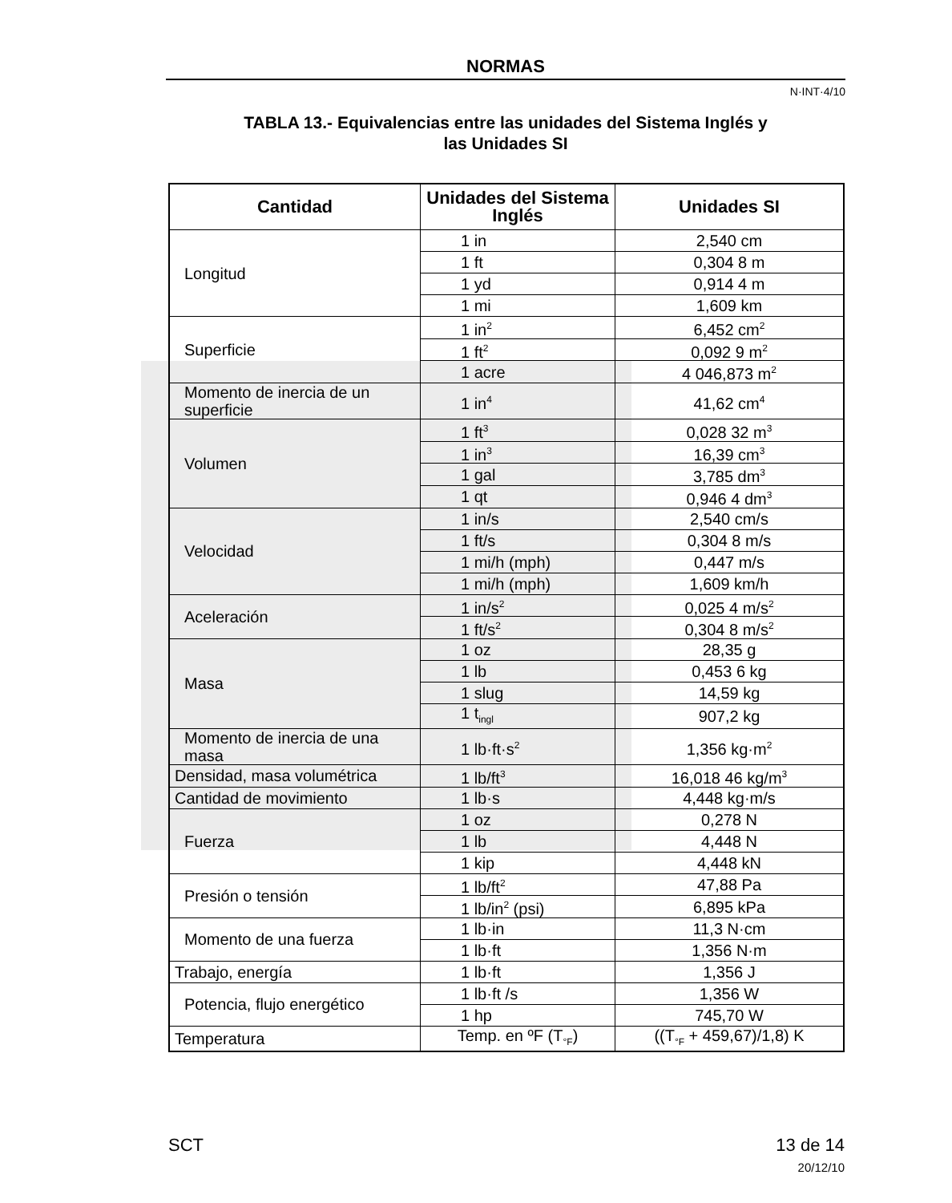NORMAS
N·INT·4/10
TABLA 13.- Equivalencias entre las unidades del Sistema Inglés y
las Unidades SI
| Cantidad | Unidades del Sistema Inglés | Unidades SI |
| --- | --- | --- |
| Longitud | 1 in | 2,540 cm |
| | 1 ft | 0,304 8 m |
| | 1 yd | 0,914 4 m |
| | 1 mi | 1,609 km |
| Superficie | 1 in<sup>2</sup> | 6,452 cm<sup>2</sup> |
| | 1 ft<sup>2</sup> | 0,092 9 m<sup>2</sup> |
| | 1 acre | 4 046,873 m<sup>2</sup> |
| Momento de inercia de un superficie | 1 in<sup>4</sup> | 41,62 cm<sup>4</sup> |
| Volumen | 1 ft<sup>3</sup> | 0,028 32 m<sup>3</sup> |
| | 1 in<sup>3</sup> | 16,39 cm<sup>3</sup> |
| | 1 gal | 3,785 dm<sup>3</sup> |
| | 1 qt | 0,946 4 dm<sup>3</sup> |
| Velocidad | 1 in/s | 2,540 cm/s |
| | 1 ft/s | 0,304 8 m/s |
| | 1 mi/h (mph) | 0,447 m/s |
| | 1 mi/h (mph) | 1,609 km/h |
| Aceleración | 1 in/s<sup>2</sup> | 0,025 4 m/s<sup>2</sup> |
| | 1 ft/s<sup>2</sup> | 0,304 8 m/s<sup>2</sup> |
| Masa | 1 oz | 28,35 g |
| | 1 lb | 0,453 6 kg |
| | 1 slug | 14,59 kg |
| | 1 t<sub>ingl</sub> | 907,2 kg |
| Momento de inercia de una masa | 1 lb·ft·s<sup>2</sup> | 1,356 kg·m<sup>2</sup> |
| Densidad, masa volumétrica | 1 lb/ft<sup>3</sup> | 16,018 46 kg/m<sup>3</sup> |
| Cantidad de movimiento | 1 lb·s | 4,448 kg·m/s |
| Fuerza | 1 oz | 0,278 N |
| | 1 lb | 4,448 N |
| | 1 kip | 4,448 kN |
| Presión o tensión | 1 lb/ft<sup>2</sup> | 47,88 Pa |
| | 1 lb/in<sup>2</sup> (psi) | 6,895 kPa |
| Momento de una fuerza | 1 lb·in | 11,3 N·cm |
| | 1 lb·ft | 1,356 N·m |
| Trabajo, energía | 1 lb·ft | 1,356 J |
| Potencia, flujo energético | 1 lb·ft /s | 1,356 W |
| | 1 hp | 745,70 W |
| Temperatura | Temp. en ºF (T<sub>°F</sub>) | ((T<sub>°F</sub> + 459,67)/1,8) K |
SCT
13 de 14
20/12/10